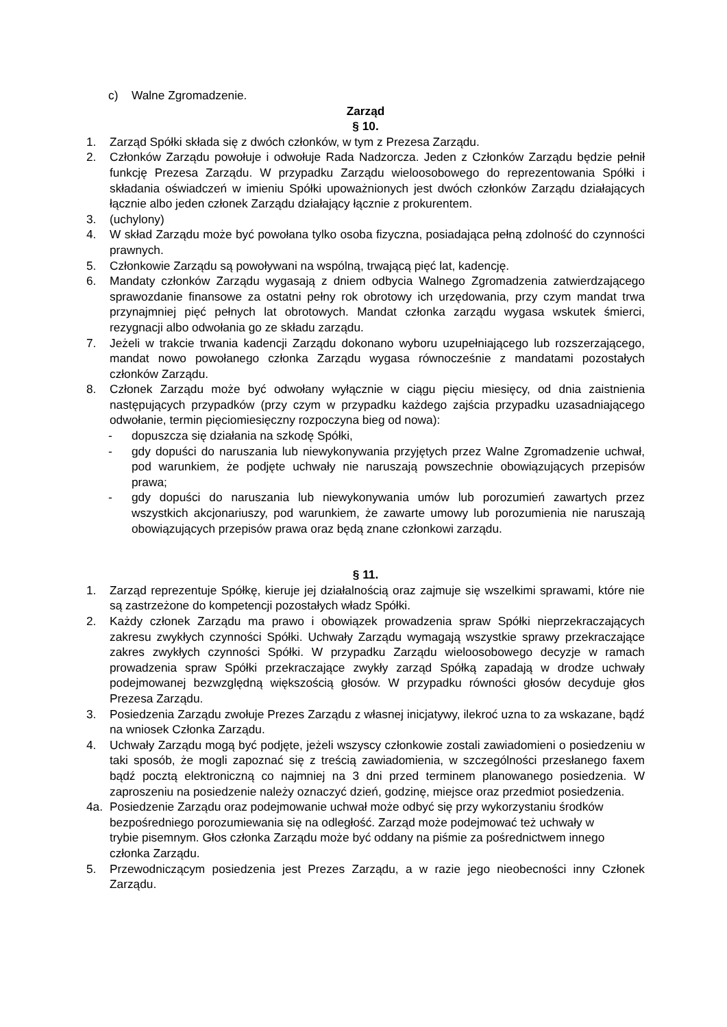c) Walne Zgromadzenie.
Zarząd
§ 10.
1. Zarząd Spółki składa się z dwóch członków, w tym z Prezesa Zarządu.
2. Członków Zarządu powołuje i odwołuje Rada Nadzorcza. Jeden z Członków Zarządu będzie pełnił funkcję Prezesa Zarządu. W przypadku Zarządu wieloosobowego do reprezentowania Spółki i składania oświadczeń w imieniu Spółki upoważnionych jest dwóch członków Zarządu działających łącznie albo jeden członek Zarządu działający łącznie z prokurentem.
3. (uchylony)
4. W skład Zarządu może być powołana tylko osoba fizyczna, posiadająca pełną zdolność do czynności prawnych.
5. Członkowie Zarządu są powoływani na wspólną, trwającą pięć lat, kadencję.
6. Mandaty członków Zarządu wygasają z dniem odbycia Walnego Zgromadzenia zatwierdzającego sprawozdanie finansowe za ostatni pełny rok obrotowy ich urzędowania, przy czym mandat trwa przynajmniej pięć pełnych lat obrotowych. Mandat członka zarządu wygasa wskutek śmierci, rezygnacji albo odwołania go ze składu zarządu.
7. Jeżeli w trakcie trwania kadencji Zarządu dokonano wyboru uzupełniającego lub rozszerzającego, mandat nowo powołanego członka Zarządu wygasa równocześnie z mandatami pozostałych członków Zarządu.
8. Członek Zarządu może być odwołany wyłącznie w ciągu pięciu miesięcy, od dnia zaistnienia następujących przypadków (przy czym w przypadku każdego zajścia przypadku uzasadniającego odwołanie, termin pięciomiesięczny rozpoczyna bieg od nowa):
- dopuszcza się działania na szkodę Spółki,
- gdy dopuści do naruszania lub niewykonywania przyjętych przez Walne Zgromadzenie uchwał, pod warunkiem, że podjęte uchwały nie naruszają powszechnie obowiązujących przepisów prawa;
- gdy dopuści do naruszania lub niewykonywania umów lub porozumień zawartych przez wszystkich akcjonariuszy, pod warunkiem, że zawarte umowy lub porozumienia nie naruszają obowiązujących przepisów prawa oraz będą znane członkowi zarządu.
§ 11.
1. Zarząd reprezentuje Spółkę, kieruje jej działalnością oraz zajmuje się wszelkimi sprawami, które nie są zastrzeżone do kompetencji pozostałych władz Spółki.
2. Każdy członek Zarządu ma prawo i obowiązek prowadzenia spraw Spółki nieprzekraczających zakresu zwykłych czynności Spółki. Uchwały Zarządu wymagają wszystkie sprawy przekraczające zakres zwykłych czynności Spółki. W przypadku Zarządu wieloosobowego decyzje w ramach prowadzenia spraw Spółki przekraczające zwykły zarząd Spółką zapadają w drodze uchwały podejmowanej bezwzględną większością głosów. W przypadku równości głosów decyduje głos Prezesa Zarządu.
3. Posiedzenia Zarządu zwołuje Prezes Zarządu z własnej inicjatywy, ilekroć uzna to za wskazane, bądź na wniosek Członka Zarządu.
4. Uchwały Zarządu mogą być podjęte, jeżeli wszyscy członkowie zostali zawiadomieni o posiedzeniu w taki sposób, że mogli zapoznać się z treścią zawiadomienia, w szczególności przesłanego faxem bądź pocztą elektroniczną co najmniej na 3 dni przed terminem planowanego posiedzenia. W zaproszeniu na posiedzenie należy oznaczyć dzień, godzinę, miejsce oraz przedmiot posiedzenia.
4a. Posiedzenie Zarządu oraz podejmowanie uchwał może odbyć się przy wykorzystaniu środków bezpośredniego porozumiewania się na odległość. Zarząd może podejmować też uchwały w trybie pisemnym. Głos członka Zarządu może być oddany na piśmie za pośrednictwem innego członka Zarządu.
5. Przewodniczącym posiedzenia jest Prezes Zarządu, a w razie jego nieobecności inny Członek Zarządu.